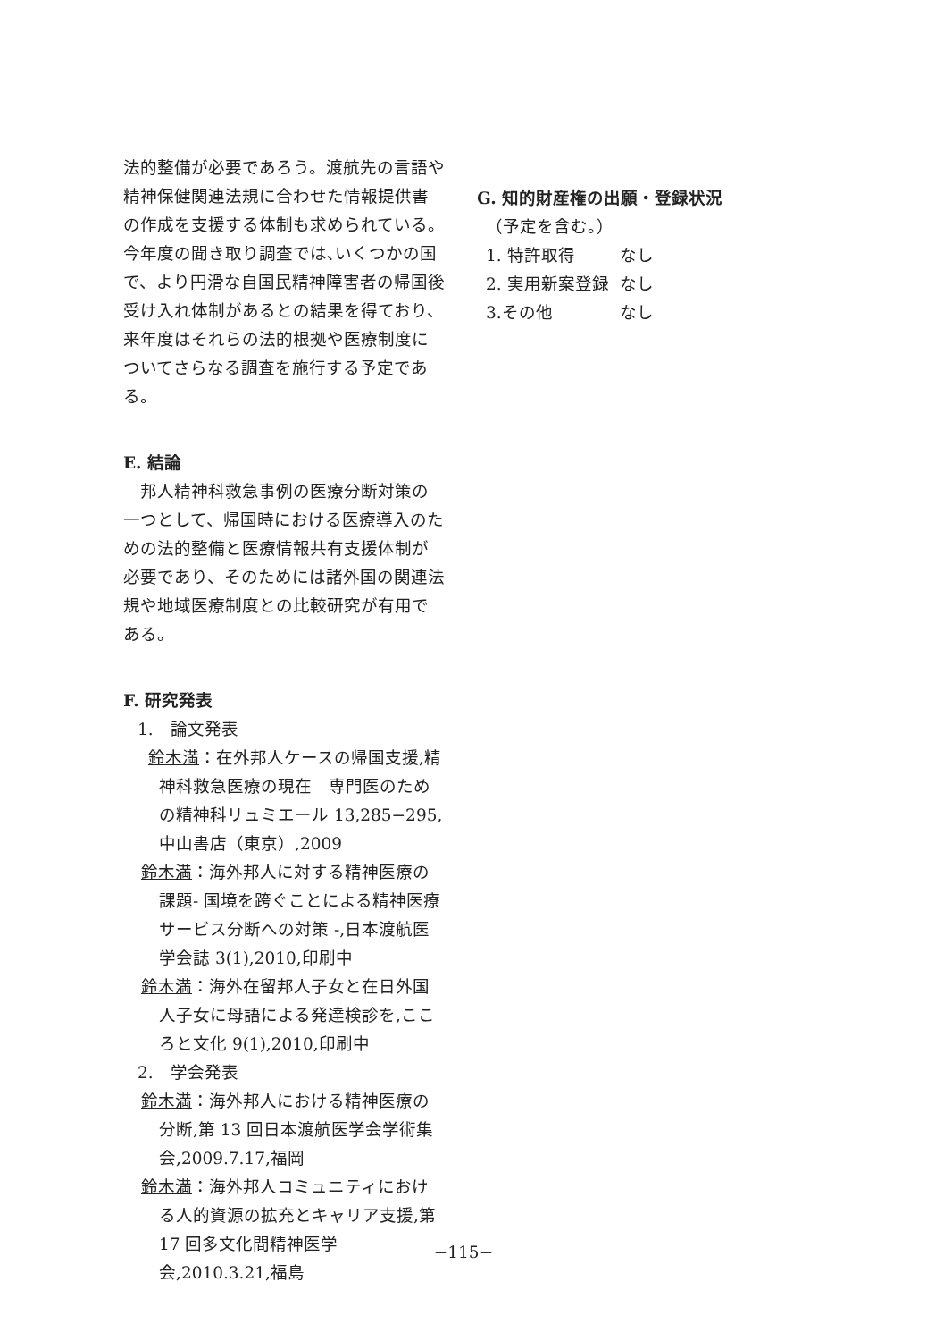法的整備が必要であろう。渡航先の言語や精神保健関連法規に合わせた情報提供書の作成を支援する体制も求められている。今年度の聞き取り調査では､いくつかの国で、より円滑な自国民精神障害者の帰国後受け入れ体制があるとの結果を得ており、来年度はそれらの法的根拠や医療制度についてさらなる調査を施行する予定である。
E. 結論
　邦人精神科救急事例の医療分断対策の一つとして、帰国時における医療導入のための法的整備と医療情報共有支援体制が必要であり、そのためには諸外国の関連法規や地域医療制度との比較研究が有用である。
F. 研究発表
1.　論文発表
鈴木満：在外邦人ケースの帰国支援,精神科救急医療の現在　専門医のための精神科リュミエール 13,285−295,中山書店（東京）,2009
鈴木満：海外邦人に対する精神医療の課題- 国境を跨ぐことによる精神医療サービス分断への対策 -,日本渡航医学会誌 3(1),2010,印刷中
鈴木満：海外在留邦人子女と在日外国人子女に母語による発達検診を,こころと文化 9(1),2010,印刷中
2.　学会発表
鈴木満：海外邦人における精神医療の分断,第 13 回日本渡航医学会学術集会,2009.7.17,福岡
鈴木満：海外邦人コミュニティにおける人的資源の拡充とキャリア支援,第 17 回多文化間精神医学会,2010.3.21,福島
G. 知的財産権の出願・登録状況
　（予定を含む。）
1. 特許取得 なし
2. 実用新案登録 なし
3.その他 なし
−115−